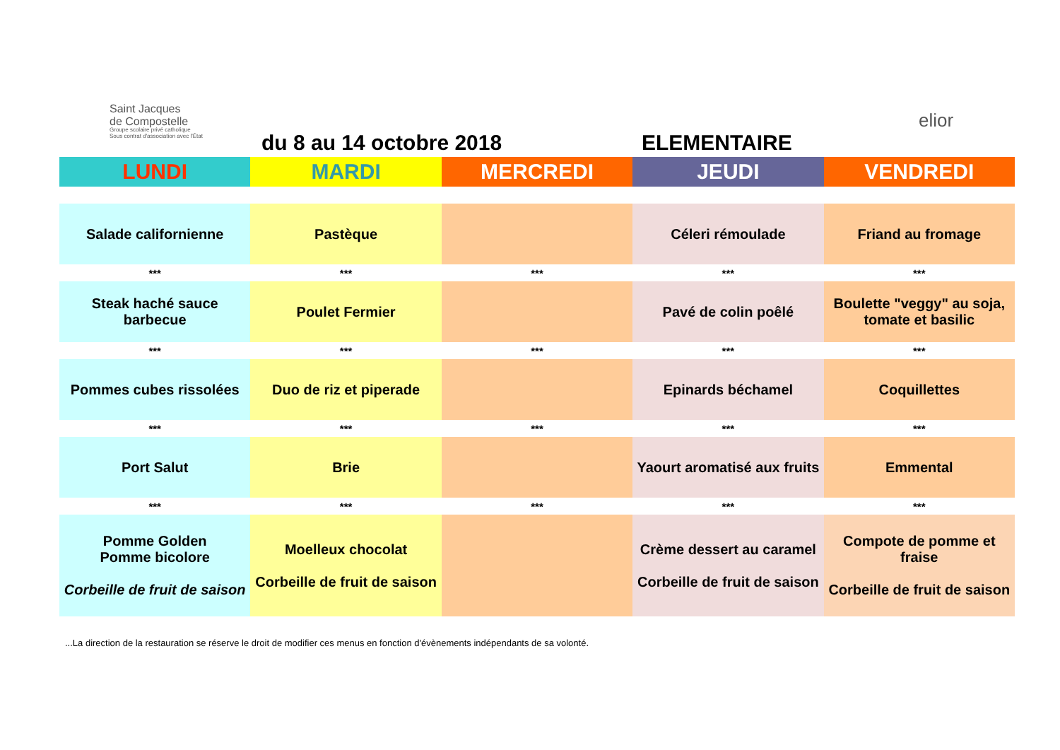Saint Jacques
de Compostelle
Groupe scolaire privé catholique
Sous contrat d'association avec l'État
du 8 au 14 octobre 2018 ELEMENTAIRE
elior
| LUNDI | MARDI | MERCREDI | JEUDI | VENDREDI |
| --- | --- | --- | --- | --- |
| Salade californienne | Pastèque | | Céleri rémoulade | Friand au fromage |
| *** | *** | *** | *** | *** |
| Steak haché sauce barbecue | Poulet Fermier | | Pavé de colin poêlé | Boulette "veggy" au soja, tomate et basilic |
| *** | *** | *** | *** | *** |
| Pommes cubes rissolées | Duo de riz et piperade | | Epinards béchamel | Coquillettes |
| *** | *** | *** | *** | *** |
| Port Salut | Brie | | Yaourt aromatisé aux fruits | Emmental |
| *** | *** | *** | *** | *** |
| Pomme Golden Pomme bicolore Corbeille de fruit de saison | Moelleux chocolat Corbeille de fruit de saison | | Crème dessert au caramel Corbeille de fruit de saison | Compote de pomme et fraise Corbeille de fruit de saison |
...La direction de la restauration se réserve le droit de modifier ces menus en fonction d'évènements indépendants de sa volonté.